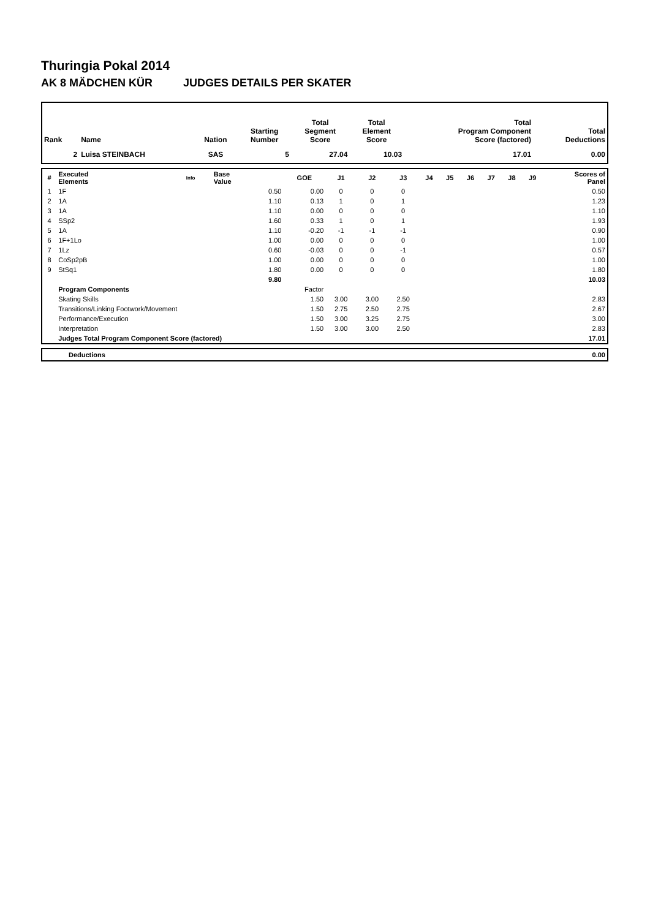Thuringia Pokal 2014
AK 8 MÄDCHEN KÜR JUDGES DETAILS PER SKATER
| Rank | Name | Nation | Starting Number | Total Segment Score | Total Element Score | Total Program Component Score (factored) | Total Deductions |
| --- | --- | --- | --- | --- | --- | --- | --- |
| 2 | Luisa STEINBACH | SAS | 5 | 27.04 | 10.03 | 17.01 | 0.00 |
| # | Executed Elements | Info | Base Value | GOE | J1 | J2 | J3 | J4 | J5 | J6 | J7 | J8 | J9 | Scores of Panel |
| --- | --- | --- | --- | --- | --- | --- | --- | --- | --- | --- | --- | --- | --- | --- |
| 1 | 1F | | 0.50 | 0.00 | 0 | 0 | 0 | | | | | | | 0.50 |
| 2 | 1A | | 1.10 | 0.13 | 1 | 0 | 1 | | | | | | | 1.23 |
| 3 | 1A | | 1.10 | 0.00 | 0 | 0 | 0 | | | | | | | 1.10 |
| 4 | SSp2 | | 1.60 | 0.33 | 1 | 0 | 1 | | | | | | | 1.93 |
| 5 | 1A | | 1.10 | -0.20 | -1 | -1 | -1 | | | | | | | 0.90 |
| 6 | 1F+1Lo | | 1.00 | 0.00 | 0 | 0 | 0 | | | | | | | 1.00 |
| 7 | 1Lz | | 0.60 | -0.03 | 0 | 0 | -1 | | | | | | | 0.57 |
| 8 | CoSp2pB | | 1.00 | 0.00 | 0 | 0 | 0 | | | | | | | 1.00 |
| 9 | StSq1 | | 1.80 | 0.00 | 0 | 0 | 0 | | | | | | | 1.80 |
| | | | 9.80 | | | | | | | | | | | 10.03 |
| | Program Components | | | Factor | | | | | | | | | | |
| | Skating Skills | | | 1.50 | 3.00 | 3.00 | 2.50 | | | | | | | 2.83 |
| | Transitions/Linking Footwork/Movement | | | 1.50 | 2.75 | 2.50 | 2.75 | | | | | | | 2.67 |
| | Performance/Execution | | | 1.50 | 3.00 | 3.25 | 2.75 | | | | | | | 3.00 |
| | Interpretation | | | 1.50 | 3.00 | 3.00 | 2.50 | | | | | | | 2.83 |
| | Judges Total Program Component Score (factored) | | | | | | | | | | | | | 17.01 |
| | Deductions | 0.00 |